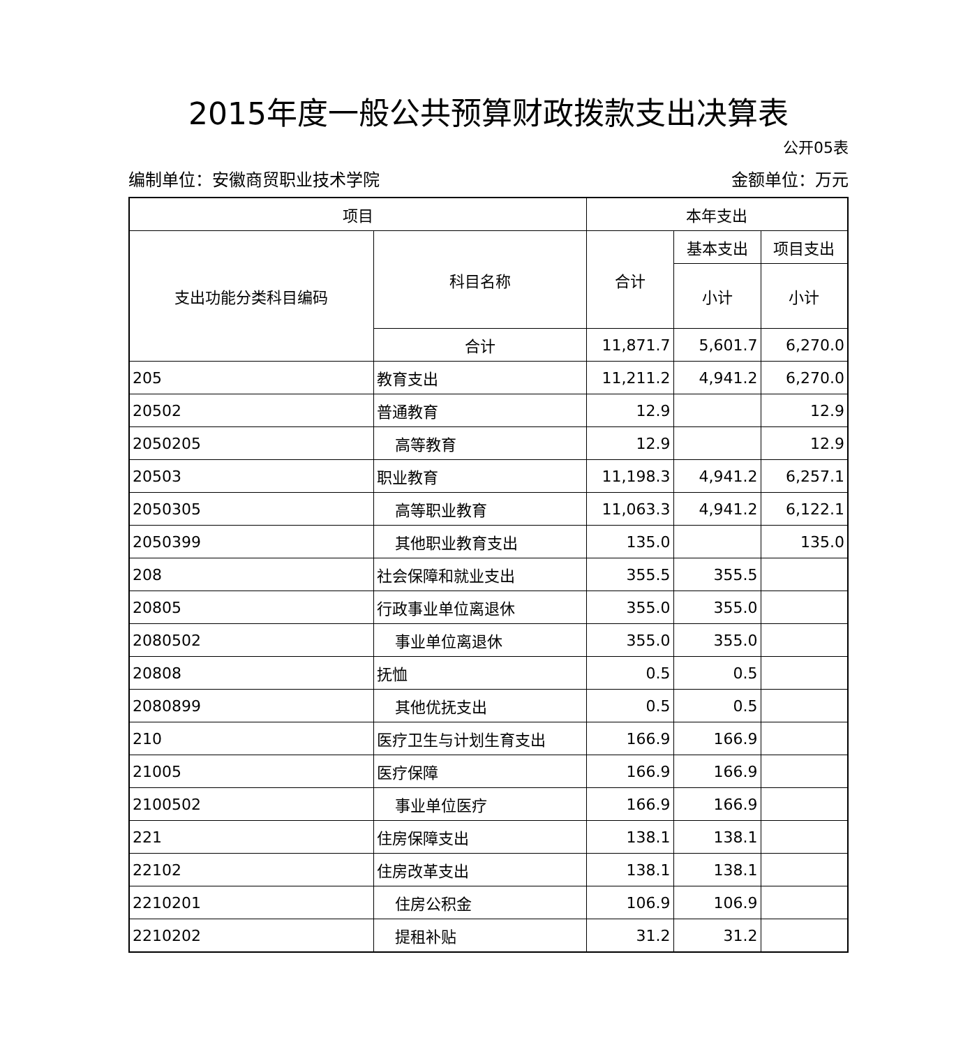2015年度一般公共预算财政拨款支出决算表
公开05表
编制单位：安徽商贸职业技术学院 金额单位：万元
| 项目 | | 本年支出 | | |
| --- | --- | --- | --- | --- |
| 支出功能分类科目编码 | 科目名称 | 合计 | 基本支出 | 项目支出 |
| | | | 小计 | 小计 |
| | 合计 | 11,871.7 | 5,601.7 | 6,270.0 |
| 205 | 教育支出 | 11,211.2 | 4,941.2 | 6,270.0 |
| 20502 | 普通教育 | 12.9 | | 12.9 |
| 2050205 | 高等教育 | 12.9 | | 12.9 |
| 20503 | 职业教育 | 11,198.3 | 4,941.2 | 6,257.1 |
| 2050305 | 高等职业教育 | 11,063.3 | 4,941.2 | 6,122.1 |
| 2050399 | 其他职业教育支出 | 135.0 | | 135.0 |
| 208 | 社会保障和就业支出 | 355.5 | 355.5 | |
| 20805 | 行政事业单位离退休 | 355.0 | 355.0 | |
| 2080502 | 事业单位离退休 | 355.0 | 355.0 | |
| 20808 | 抚恤 | 0.5 | 0.5 | |
| 2080899 | 其他优抚支出 | 0.5 | 0.5 | |
| 210 | 医疗卫生与计划生育支出 | 166.9 | 166.9 | |
| 21005 | 医疗保障 | 166.9 | 166.9 | |
| 2100502 | 事业单位医疗 | 166.9 | 166.9 | |
| 221 | 住房保障支出 | 138.1 | 138.1 | |
| 22102 | 住房改革支出 | 138.1 | 138.1 | |
| 2210201 | 住房公积金 | 106.9 | 106.9 | |
| 2210202 | 提租补贴 | 31.2 | 31.2 | |